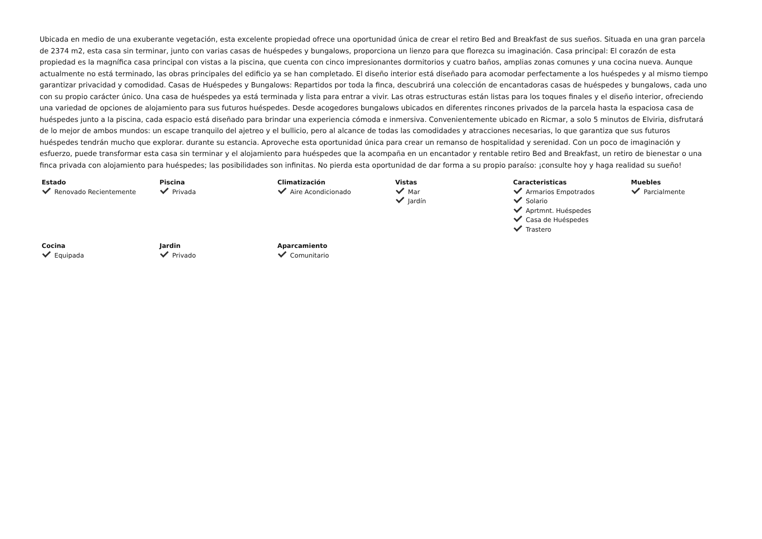Ubicada en medio de una exuberante vegetación, esta excelente propiedad ofrece una oportunidad única de crear el retiro Bed and Breakfast de sus sueños. Situada en una gran parcela de 2374 m2, esta casa sin terminar, junto con varias casas de huéspedes y bungalows, proporciona un lienzo para que florezca su imaginación. Casa principal: El corazón de esta propiedad es la magnífica casa principal con vistas a la piscina, que cuenta con cinco impresionantes dormitorios y cuatro baños, amplias zonas comunes y una cocina nueva. Aunque actualmente no está terminado, las obras principales del edificio ya se han completado. El diseño interior está diseñado para acomodar perfectamente a los huéspedes y al mismo tiempo garantizar privacidad y comodidad. Casas de Huéspedes y Bungalows: Repartidos por toda la finca, descubrirá una colección de encantadoras casas de huéspedes y bungalows, cada uno con su propio carácter único. Una casa de huéspedes ya está terminada y lista para entrar a vivir. Las otras estructuras están listas para los toques finales y el diseño interior, ofreciendo una variedad de opciones de alojamiento para sus futuros huéspedes. Desde acogedores bungalows ubicados en diferentes rincones privados de la parcela hasta la espaciosa casa de huéspedes junto a la piscina, cada espacio está diseñado para brindar una experiencia cómoda e inmersiva. Convenientemente ubicado en Ricmar, a solo 5 minutos de Elviria, disfrutará de lo mejor de ambos mundos: un escape tranquilo del ajetreo y el bullicio, pero al alcance de todas las comodidades y atracciones necesarias, lo que garantiza que sus futuros huéspedes tendrán mucho que explorar. durante su estancia. Aproveche esta oportunidad única para crear un remanso de hospitalidad y serenidad. Con un poco de imaginación y esfuerzo, puede transformar esta casa sin terminar y el alojamiento para huéspedes que la acompaña en un encantador y rentable retiro Bed and Breakfast, un retiro de bienestar o una finca privada con alojamiento para huéspedes; las posibilidades son infinitas. No pierda esta oportunidad de dar forma a su propio paraíso: ¡consulte hoy y haga realidad su sueño!
Estado
Renovado Recientemente
Piscina
Privada
Climatización
Aire Acondicionado
Vistas
Mar
Jardín
Caracteristicas
Armarios Empotrados
Solario
Aprtmnt. Huéspedes
Casa de Huéspedes
Trastero
Muebles
Parcialmente
Cocina
Equipada
Jardin
Privado
Aparcamiento
Comunitario